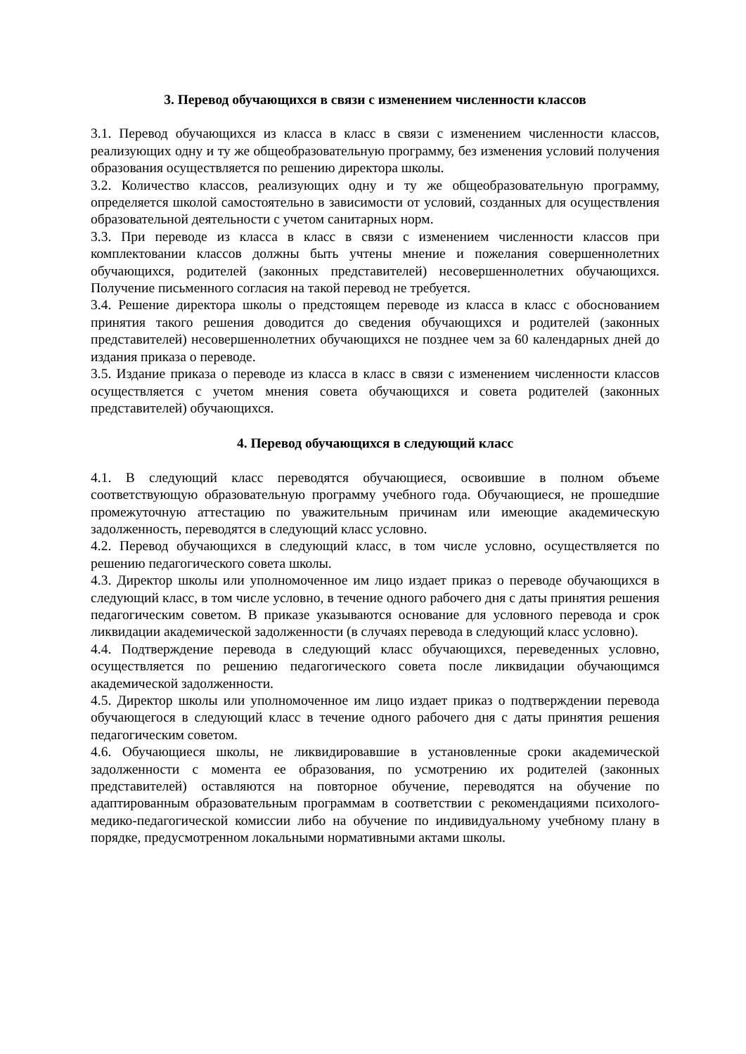3. Перевод обучающихся в связи с изменением численности классов
3.1. Перевод обучающихся из класса в класс в связи с изменением численности классов, реализующих одну и ту же общеобразовательную программу, без изменения условий получения образования осуществляется по решению директора школы.
3.2. Количество классов, реализующих одну и ту же общеобразовательную программу, определяется школой самостоятельно в зависимости от условий, созданных для осуществления образовательной деятельности с учетом санитарных норм.
3.3. При переводе из класса в класс в связи с изменением численности классов при комплектовании классов должны быть учтены мнение и пожелания совершеннолетних обучающихся, родителей (законных представителей) несовершеннолетних обучающихся. Получение письменного согласия на такой перевод не требуется.
3.4. Решение директора школы о предстоящем переводе из класса в класс с обоснованием принятия такого решения доводится до сведения обучающихся и родителей (законных представителей) несовершеннолетних обучающихся не позднее чем за 60 календарных дней до издания приказа о переводе.
3.5. Издание приказа о переводе из класса в класс в связи с изменением численности классов осуществляется с учетом мнения совета обучающихся и совета родителей (законных представителей) обучающихся.
4. Перевод обучающихся в следующий класс
4.1. В следующий класс переводятся обучающиеся, освоившие в полном объеме соответствующую образовательную программу учебного года. Обучающиеся, не прошедшие промежуточную аттестацию по уважительным причинам или имеющие академическую задолженность, переводятся в следующий класс условно.
4.2. Перевод обучающихся в следующий класс, в том числе условно, осуществляется по решению педагогического совета школы.
4.3. Директор школы или уполномоченное им лицо издает приказ о переводе обучающихся в следующий класс, в том числе условно, в течение одного рабочего дня с даты принятия решения педагогическим советом. В приказе указываются основание для условного перевода и срок ликвидации академической задолженности (в случаях перевода в следующий класс условно).
4.4. Подтверждение перевода в следующий класс обучающихся, переведенных условно, осуществляется по решению педагогического совета после ликвидации обучающимся академической задолженности.
4.5. Директор школы или уполномоченное им лицо издает приказ о подтверждении перевода обучающегося в следующий класс в течение одного рабочего дня с даты принятия решения педагогическим советом.
4.6. Обучающиеся школы, не ликвидировавшие в установленные сроки академической задолженности с момента ее образования, по усмотрению их родителей (законных представителей) оставляются на повторное обучение, переводятся на обучение по адаптированным образовательным программам в соответствии с рекомендациями психолого-медико-педагогической комиссии либо на обучение по индивидуальному учебному плану в порядке, предусмотренном локальными нормативными актами школы.